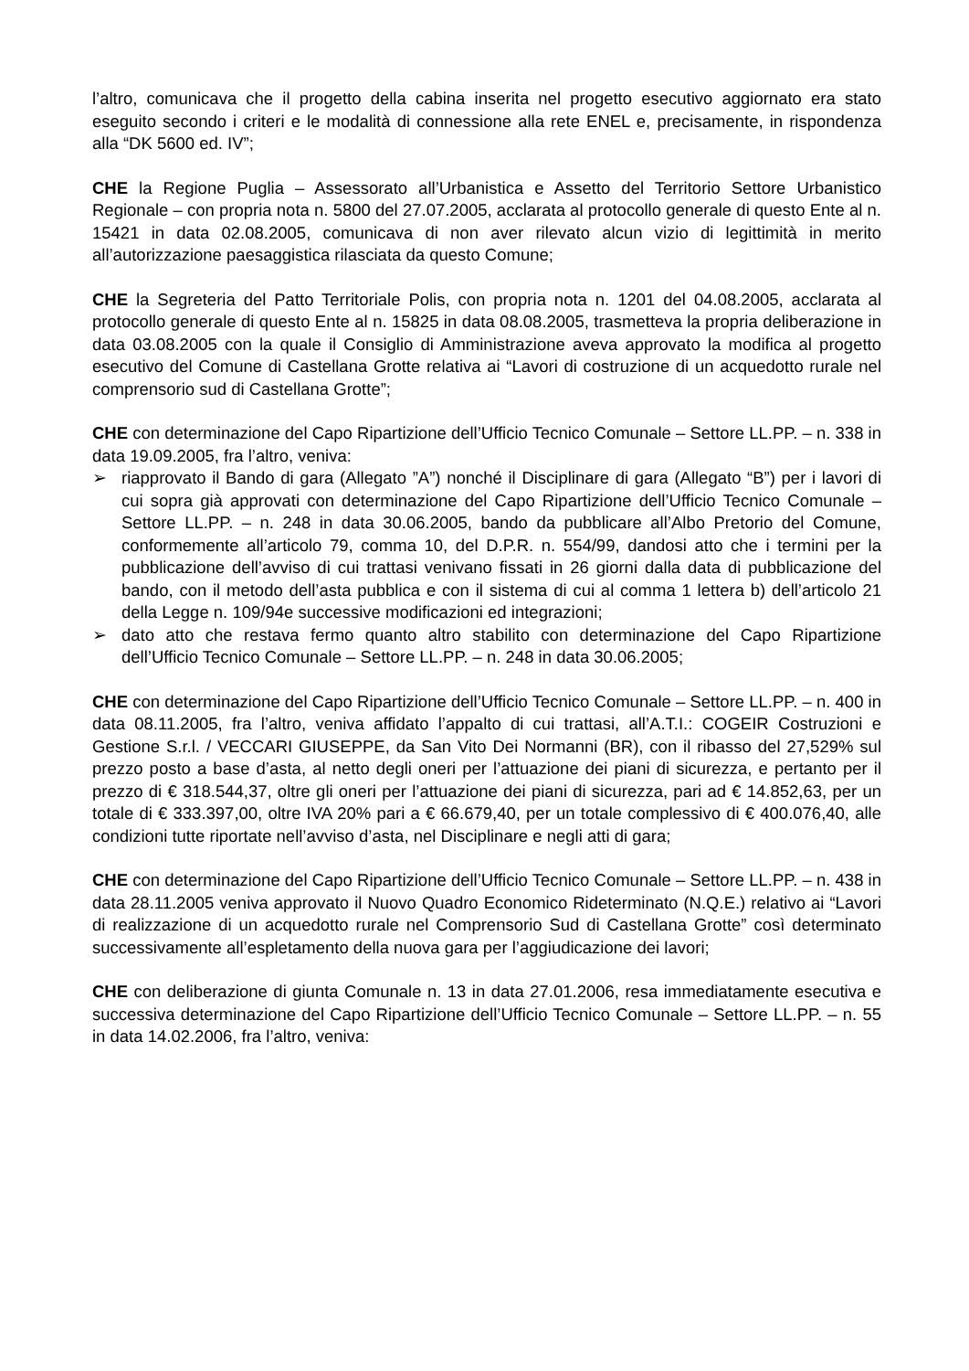l’altro, comunicava che il progetto della cabina inserita nel progetto esecutivo aggiornato era stato eseguito secondo i criteri e le modalità di connessione alla rete ENEL e, precisamente, in rispondenza alla “DK 5600 ed. IV”;
CHE la Regione Puglia – Assessorato all’Urbanistica e Assetto del Territorio Settore Urbanistico Regionale – con propria nota n. 5800 del 27.07.2005, acclarata al protocollo generale di questo Ente al n. 15421 in data 02.08.2005, comunicava di non aver rilevato alcun vizio di legittimità in merito all’autorizzazione paesaggistica rilasciata da questo Comune;
CHE la Segreteria del Patto Territoriale Polis, con propria nota n. 1201 del 04.08.2005, acclarata al protocollo generale di questo Ente al n. 15825 in data 08.08.2005, trasmetteva la propria deliberazione in data 03.08.2005 con la quale il Consiglio di Amministrazione aveva approvato la modifica al progetto esecutivo del Comune di Castellana Grotte relativa ai “Lavori di costruzione di un acquedotto rurale nel comprensorio sud di Castellana Grotte”;
CHE con determinazione del Capo Ripartizione dell’Ufficio Tecnico Comunale – Settore LL.PP. – n. 338 in data 19.09.2005, fra l’altro, veniva:
➢ riapprovato il Bando di gara (Allegato ”A”) nonché il Disciplinare di gara (Allegato “B”) per i lavori di cui sopra già approvati con determinazione del Capo Ripartizione dell’Ufficio Tecnico Comunale – Settore LL.PP. – n. 248 in data 30.06.2005, bando da pubblicare all’Albo Pretorio del Comune, conformemente all’articolo 79, comma 10, del D.P.R. n. 554/99, dandosi atto che i termini per la pubblicazione dell’avviso di cui trattasi venivano fissati in 26 giorni dalla data di pubblicazione del bando, con il metodo dell’asta pubblica e con il sistema di cui al comma 1 lettera b) dell’articolo 21 della Legge n. 109/94e successive modificazioni ed integrazioni;
➢ dato atto che restava fermo quanto altro stabilito con determinazione del Capo Ripartizione dell’Ufficio Tecnico Comunale – Settore LL.PP. – n. 248 in data 30.06.2005;
CHE con determinazione del Capo Ripartizione dell’Ufficio Tecnico Comunale – Settore LL.PP. – n. 400 in data 08.11.2005, fra l’altro, veniva affidato l’appalto di cui trattasi, all’A.T.I.: COGEIR Costruzioni e Gestione S.r.l. / VECCARI GIUSEPPE, da San Vito Dei Normanni (BR), con il ribasso del 27,529% sul prezzo posto a base d’asta, al netto degli oneri per l’attuazione dei piani di sicurezza, e pertanto per il prezzo di € 318.544,37, oltre gli oneri per l’attuazione dei piani di sicurezza, pari ad € 14.852,63, per un totale di € 333.397,00, oltre IVA 20% pari a € 66.679,40, per un totale complessivo di € 400.076,40, alle condizioni tutte riportate nell’avviso d’asta, nel Disciplinare e negli atti di gara;
CHE con determinazione del Capo Ripartizione dell’Ufficio Tecnico Comunale – Settore LL.PP. – n. 438 in data 28.11.2005 veniva approvato il Nuovo Quadro Economico Rideterminato (N.Q.E.) relativo ai “Lavori di realizzazione di un acquedotto rurale nel Comprensorio Sud di Castellana Grotte” così determinato successivamente all’espletamento della nuova gara per l’aggiudicazione dei lavori;
CHE con deliberazione di giunta Comunale n. 13 in data 27.01.2006, resa immediatamente esecutiva e successiva determinazione del Capo Ripartizione dell’Ufficio Tecnico Comunale – Settore LL.PP. – n. 55 in data 14.02.2006, fra l’altro, veniva: